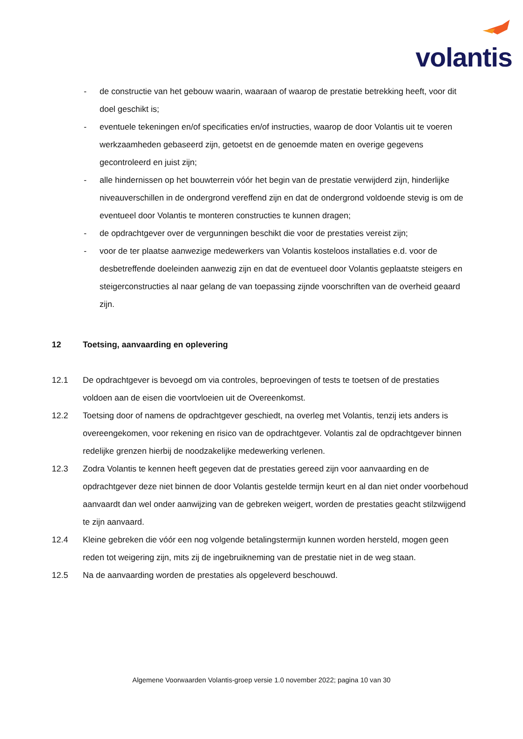volantis
- de constructie van het gebouw waarin, waaraan of waarop de prestatie betrekking heeft, voor dit doel geschikt is;
- eventuele tekeningen en/of specificaties en/of instructies, waarop de door Volantis uit te voeren werkzaamheden gebaseerd zijn, getoetst en de genoemde maten en overige gegevens gecontroleerd en juist zijn;
- alle hindernissen op het bouwterrein vóór het begin van de prestatie verwijderd zijn, hinderlijke niveauverschillen in de ondergrond vereffend zijn en dat de ondergrond voldoende stevig is om de eventueel door Volantis te monteren constructies te kunnen dragen;
- de opdrachtgever over de vergunningen beschikt die voor de prestaties vereist zijn;
- voor de ter plaatse aanwezige medewerkers van Volantis kosteloos installaties e.d. voor de desbetreffende doeleinden aanwezig zijn en dat de eventueel door Volantis geplaatste steigers en steigerconstructies al naar gelang de van toepassing zijnde voorschriften van de overheid geaard zijn.
12 Toetsing, aanvaarding en oplevering
12.1 De opdrachtgever is bevoegd om via controles, beproevingen of tests te toetsen of de prestaties voldoen aan de eisen die voortvloeien uit de Overeenkomst.
12.2 Toetsing door of namens de opdrachtgever geschiedt, na overleg met Volantis, tenzij iets anders is overeengekomen, voor rekening en risico van de opdrachtgever. Volantis zal de opdrachtgever binnen redelijke grenzen hierbij de noodzakelijke medewerking verlenen.
12.3 Zodra Volantis te kennen heeft gegeven dat de prestaties gereed zijn voor aanvaarding en de opdrachtgever deze niet binnen de door Volantis gestelde termijn keurt en al dan niet onder voorbehoud aanvaardt dan wel onder aanwijzing van de gebreken weigert, worden de prestaties geacht stilzwijgend te zijn aanvaard.
12.4 Kleine gebreken die vóór een nog volgende betalingstermijn kunnen worden hersteld, mogen geen reden tot weigering zijn, mits zij de ingebruikneming van de prestatie niet in de weg staan.
12.5 Na de aanvaarding worden de prestaties als opgeleverd beschouwd.
Algemene Voorwaarden Volantis-groep versie 1.0 november 2022; pagina 10 van 30